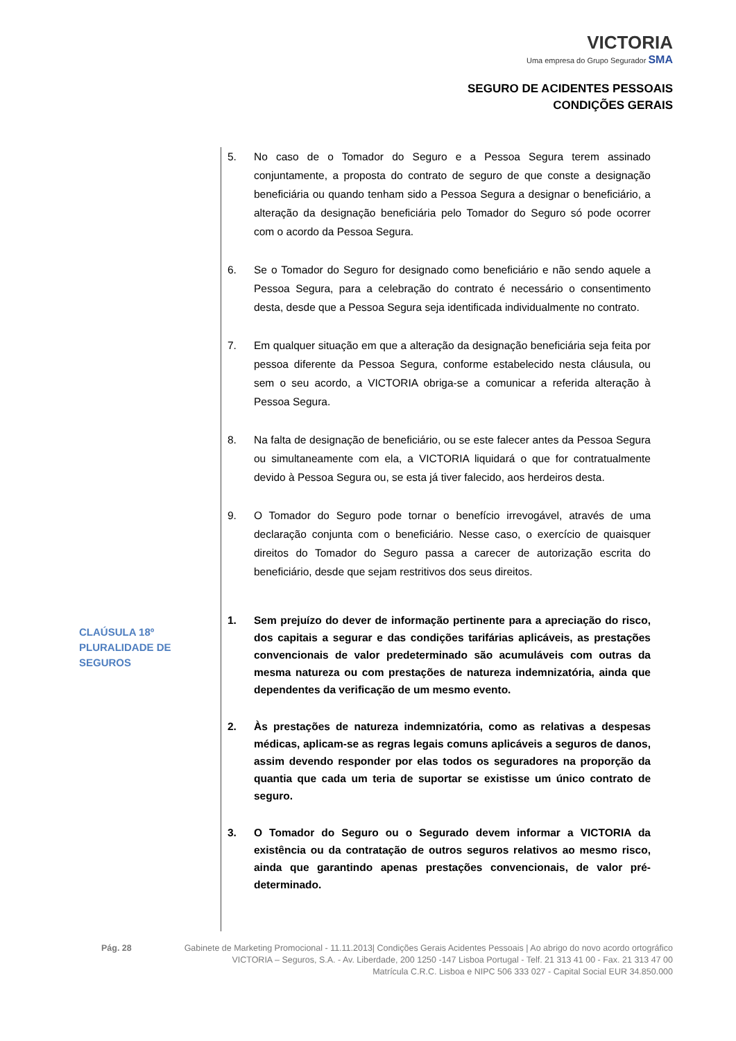VICTORIA
Uma empresa do Grupo Segurador SMA
SEGURO DE ACIDENTES PESSOAIS
CONDIÇÕES GERAIS
5. No caso de o Tomador do Seguro e a Pessoa Segura terem assinado conjuntamente, a proposta do contrato de seguro de que conste a designação beneficiária ou quando tenham sido a Pessoa Segura a designar o beneficiário, a alteração da designação beneficiária pelo Tomador do Seguro só pode ocorrer com o acordo da Pessoa Segura.
6. Se o Tomador do Seguro for designado como beneficiário e não sendo aquele a Pessoa Segura, para a celebração do contrato é necessário o consentimento desta, desde que a Pessoa Segura seja identificada individualmente no contrato.
7. Em qualquer situação em que a alteração da designação beneficiária seja feita por pessoa diferente da Pessoa Segura, conforme estabelecido nesta cláusula, ou sem o seu acordo, a VICTORIA obriga-se a comunicar a referida alteração à Pessoa Segura.
8. Na falta de designação de beneficiário, ou se este falecer antes da Pessoa Segura ou simultaneamente com ela, a VICTORIA liquidará o que for contratualmente devido à Pessoa Segura ou, se esta já tiver falecido, aos herdeiros desta.
9. O Tomador do Seguro pode tornar o benefício irrevogável, através de uma declaração conjunta com o beneficiário. Nesse caso, o exercício de quaisquer direitos do Tomador do Seguro passa a carecer de autorização escrita do beneficiário, desde que sejam restritivos dos seus direitos.
1. Sem prejuízo do dever de informação pertinente para a apreciação do risco, dos capitais a segurar e das condições tarifárias aplicáveis, as prestações convencionais de valor predeterminado são acumuláveis com outras da mesma natureza ou com prestações de natureza indemnizatória, ainda que dependentes da verificação de um mesmo evento.
2. Às prestações de natureza indemnizatória, como as relativas a despesas médicas, aplicam-se as regras legais comuns aplicáveis a seguros de danos, assim devendo responder por elas todos os seguradores na proporção da quantia que cada um teria de suportar se existisse um único contrato de seguro.
3. O Tomador do Seguro ou o Segurado devem informar a VICTORIA da existência ou da contratação de outros seguros relativos ao mesmo risco, ainda que garantindo apenas prestações convencionais, de valor pré-determinado.
CLAÚSULA 18º
PLURALIDADE DE
SEGUROS
Pág. 28 Gabinete de Marketing Promocional - 11.11.2013| Condições Gerais Acidentes Pessoais | Ao abrigo do novo acordo ortográfico
VICTORIA – Seguros, S.A. - Av. Liberdade, 200 1250 -147 Lisboa Portugal - Telf. 21 313 41 00 - Fax. 21 313 47 00
Matrícula C.R.C. Lisboa e NIPC 506 333 027 - Capital Social EUR 34.850.000